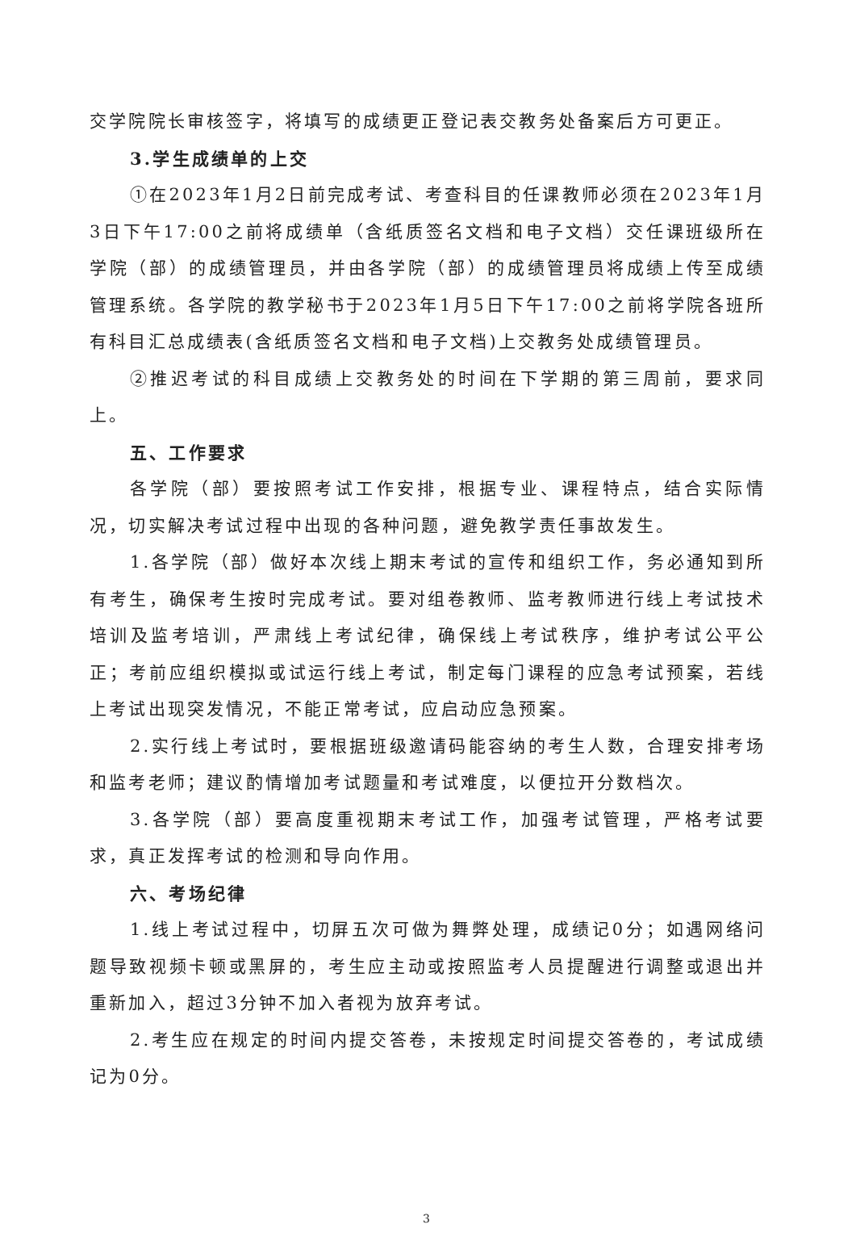交学院院长审核签字，将填写的成绩更正登记表交教务处备案后方可更正。
3.学生成绩单的上交
①在2023年1月2日前完成考试、考查科目的任课教师必须在2023年1月3日下午17:00之前将成绩单（含纸质签名文档和电子文档）交任课班级所在学院（部）的成绩管理员，并由各学院（部）的成绩管理员将成绩上传至成绩管理系统。各学院的教学秘书于2023年1月5日下午17:00之前将学院各班所有科目汇总成绩表(含纸质签名文档和电子文档)上交教务处成绩管理员。
②推迟考试的科目成绩上交教务处的时间在下学期的第三周前，要求同上。
五、工作要求
各学院（部）要按照考试工作安排，根据专业、课程特点，结合实际情况，切实解决考试过程中出现的各种问题，避免教学责任事故发生。
1.各学院（部）做好本次线上期末考试的宣传和组织工作，务必通知到所有考生，确保考生按时完成考试。要对组卷教师、监考教师进行线上考试技术培训及监考培训，严肃线上考试纪律，确保线上考试秩序，维护考试公平公正；考前应组织模拟或试运行线上考试，制定每门课程的应急考试预案，若线上考试出现突发情况，不能正常考试，应启动应急预案。
2.实行线上考试时，要根据班级邀请码能容纳的考生人数，合理安排考场和监考老师；建议酌情增加考试题量和考试难度，以便拉开分数档次。
3.各学院（部）要高度重视期末考试工作，加强考试管理，严格考试要求，真正发挥考试的检测和导向作用。
六、考场纪律
1.线上考试过程中，切屏五次可做为舞弊处理，成绩记0分；如遇网络问题导致视频卡顿或黑屏的，考生应主动或按照监考人员提醒进行调整或退出并重新加入，超过3分钟不加入者视为放弃考试。
2.考生应在规定的时间内提交答卷，未按规定时间提交答卷的，考试成绩记为0分。
3